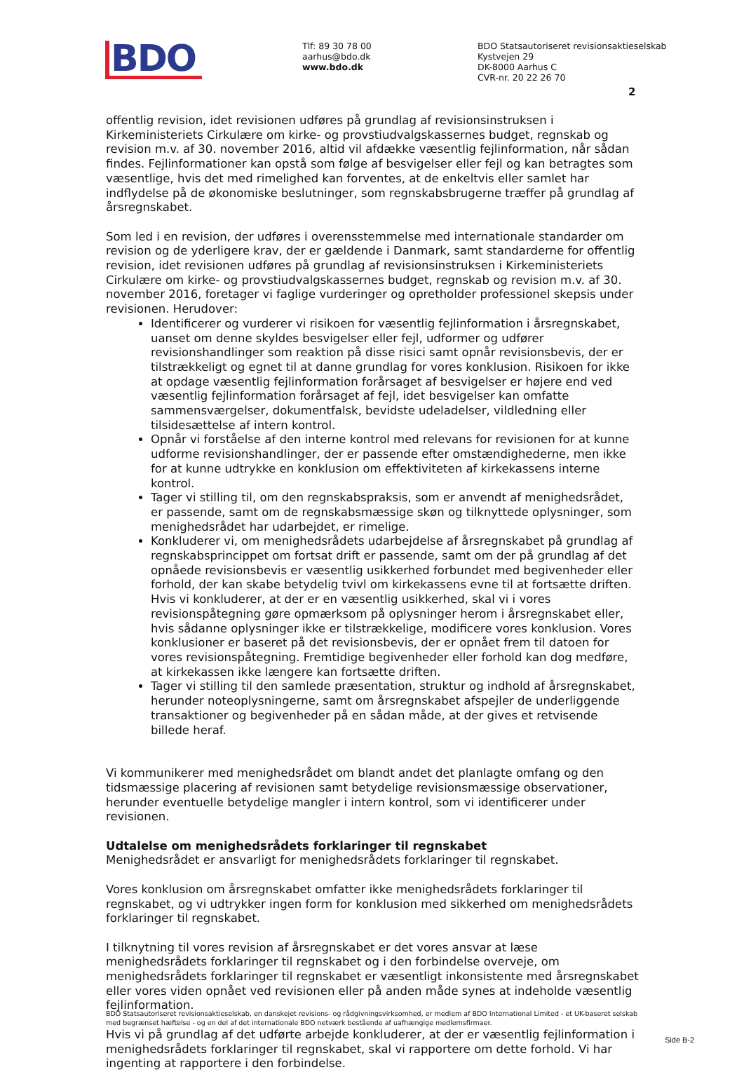BDO
Tlf: 89 30 78 00
aarhus@bdo.dk
www.bdo.dk
BDO Statsautoriseret revisionsaktieselskab
Kystvejen 29
DK-8000 Aarhus C
CVR-nr. 20 22 26 70
2
offentlig revision, idet revisionen udføres på grundlag af revisionsinstruksen i Kirkeministeriets Cirkulære om kirke- og provstiudvalgskassernes budget, regnskab og revision m.v. af 30. november 2016, altid vil afdække væsentlig fejlinformation, når sådan findes. Fejlinformationer kan opstå som følge af besvigelser eller fejl og kan betragtes som væsentlige, hvis det med rimelighed kan forventes, at de enkeltvis eller samlet har indflydelse på de økonomiske beslutninger, som regnskabsbrugerne træffer på grundlag af årsregnskabet.
Som led i en revision, der udføres i overensstemmelse med internationale standarder om revision og de yderligere krav, der er gældende i Danmark, samt standarderne for offentlig revision, idet revisionen udføres på grundlag af revisionsinstruksen i Kirkeministeriets Cirkulære om kirke- og provstiudvalgskassernes budget, regnskab og revision m.v. af 30. november 2016, foretager vi faglige vurderinger og opretholder professionel skepsis under revisionen. Herudover:
Identificerer og vurderer vi risikoen for væsentlig fejlinformation i årsregnskabet, uanset om denne skyldes besvigelser eller fejl, udformer og udfører revisionshandlinger som reaktion på disse risici samt opnår revisionsbevis, der er tilstrækkeligt og egnet til at danne grundlag for vores konklusion. Risikoen for ikke at opdage væsentlig fejlinformation forårsaget af besvigelser er højere end ved væsentlig fejlinformation forårsaget af fejl, idet besvigelser kan omfatte sammensværgelser, dokumentfalsk, bevidste udeladelser, vildledning eller tilsidesættelse af intern kontrol.
Opnår vi forståelse af den interne kontrol med relevans for revisionen for at kunne udforme revisionshandlinger, der er passende efter omstændighederne, men ikke for at kunne udtrykke en konklusion om effektiviteten af kirkekassens interne kontrol.
Tager vi stilling til, om den regnskabspraksis, som er anvendt af menighedsrådet, er passende, samt om de regnskabsmæssige skøn og tilknyttede oplysninger, som menighedsrådet har udarbejdet, er rimelige.
Konkluderer vi, om menighedsrådets udarbejdelse af årsregnskabet på grundlag af regnskabsprincippet om fortsat drift er passende, samt om der på grundlag af det opnåede revisionsbevis er væsentlig usikkerhed forbundet med begivenheder eller forhold, der kan skabe betydelig tvivl om kirkekassens evne til at fortsætte driften. Hvis vi konkluderer, at der er en væsentlig usikkerhed, skal vi i vores revisionspåtegning gøre opmærksom på oplysninger herom i årsregnskabet eller, hvis sådanne oplysninger ikke er tilstrækkelige, modificere vores konklusion. Vores konklusioner er baseret på det revisionsbevis, der er opnået frem til datoen for vores revisionspåtegning. Fremtidige begivenheder eller forhold kan dog medføre, at kirkekassen ikke længere kan fortsætte driften.
Tager vi stilling til den samlede præsentation, struktur og indhold af årsregnskabet, herunder noteoplysningerne, samt om årsregnskabet afspejler de underliggende transaktioner og begivenheder på en sådan måde, at der gives et retvisende billede heraf.
Vi kommunikerer med menighedsrådet om blandt andet det planlagte omfang og den tidsmæssige placering af revisionen samt betydelige revisionsmæssige observationer, herunder eventuelle betydelige mangler i intern kontrol, som vi identificerer under revisionen.
Udtalelse om menighedsrådets forklaringer til regnskabet
Menighedsrådet er ansvarligt for menighedsrådets forklaringer til regnskabet.
Vores konklusion om årsregnskabet omfatter ikke menighedsrådets forklaringer til regnskabet, og vi udtrykker ingen form for konklusion med sikkerhed om menighedsrådets forklaringer til regnskabet.
I tilknytning til vores revision af årsregnskabet er det vores ansvar at læse menighedsrådets forklaringer til regnskabet og i den forbindelse overveje, om menighedsrådets forklaringer til regnskabet er væsentligt inkonsistente med årsregnskabet eller vores viden opnået ved revisionen eller på anden måde synes at indeholde væsentlig fejlinformation.
Hvis vi på grundlag af det udførte arbejde konkluderer, at der er væsentlig fejlinformation i menighedsrådets forklaringer til regnskabet, skal vi rapportere om dette forhold. Vi har ingenting at rapportere i den forbindelse.
BDO Statsautoriseret revisionsaktieselskab, en danskejet revisions- og rådgivningsvirksomhed, er medlem af BDO International Limited - et UK-baseret selskab med begrænset hæftelse - og en del af det internationale BDO netværk bestående af uafhængige medlemsfirmaer.
Side B-2